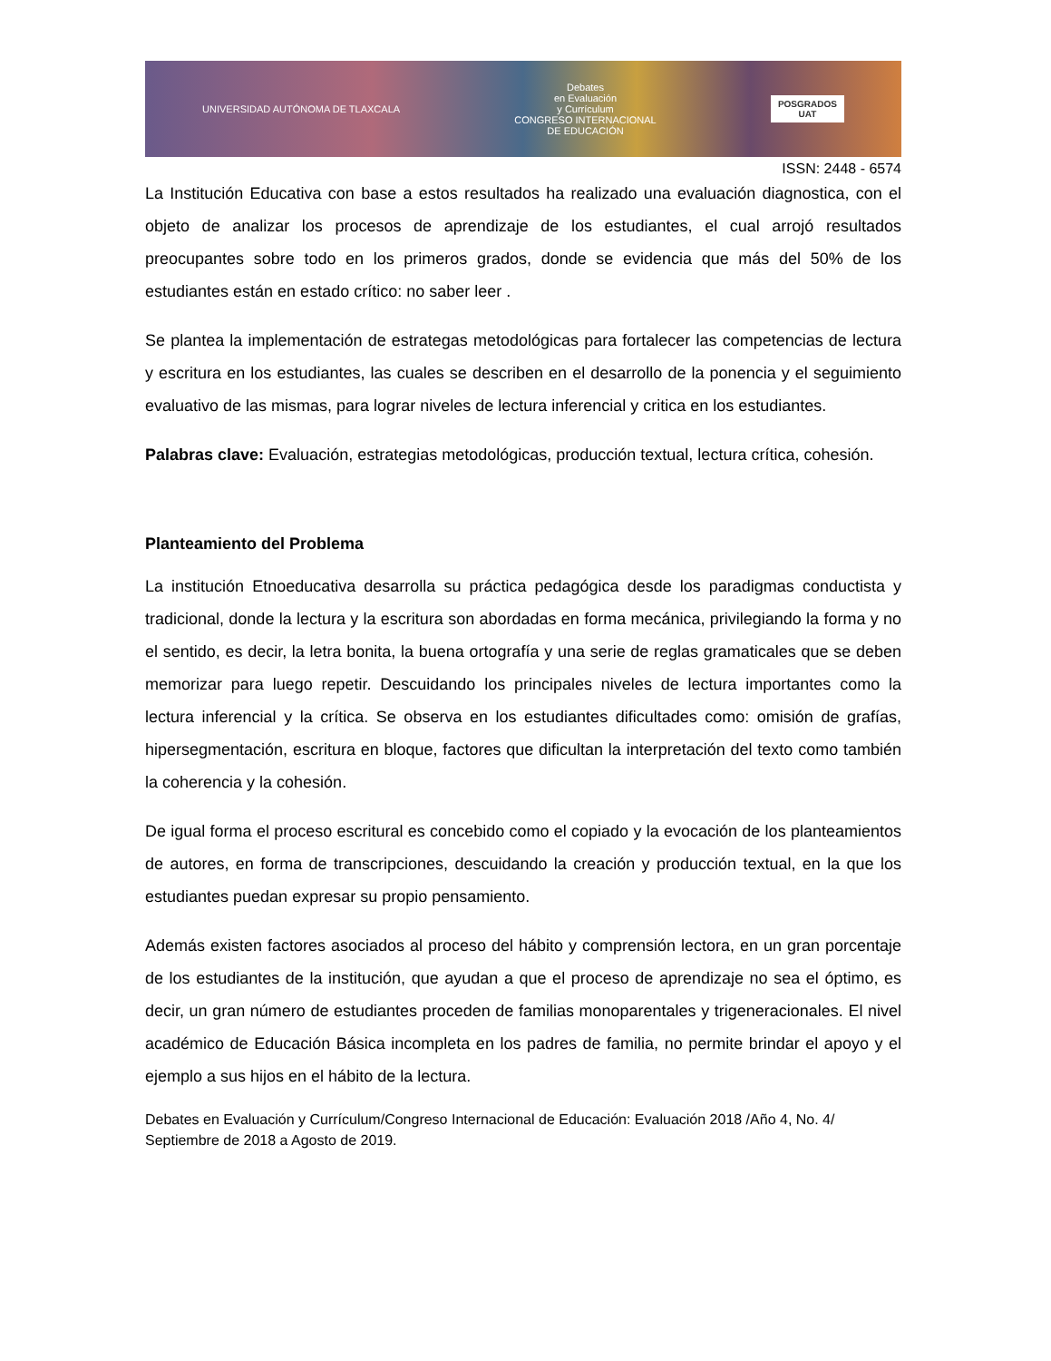UNIVERSIDAD AUTÓNOMA DE TLAXCALA Debates
en Evaluación
y Currículum
CONGRESO INTERNACIONAL
DE EDUCACIÓN POSGRADOS
UAT
ISSN: 2448 - 6574
La Institución Educativa con base a estos resultados ha realizado una evaluación diagnostica, con el objeto de analizar los procesos de aprendizaje de los estudiantes, el cual arrojó resultados preocupantes sobre todo en los primeros grados, donde se evidencia que más del 50% de los estudiantes están en estado crítico: no saber leer .
Se plantea la implementación de estrategas metodológicas para fortalecer las competencias de lectura y escritura en los estudiantes, las cuales se describen en el desarrollo de la ponencia y el seguimiento evaluativo de las mismas, para lograr niveles de lectura inferencial y critica en los estudiantes.
Palabras clave: Evaluación, estrategias metodológicas, producción textual, lectura crítica, cohesión.
Planteamiento del Problema
La institución Etnoeducativa desarrolla su práctica pedagógica desde los paradigmas conductista y tradicional, donde la lectura y la escritura son abordadas en forma mecánica, privilegiando la forma y no el sentido, es decir, la letra bonita, la buena ortografía y una serie de reglas gramaticales que se deben memorizar para luego repetir. Descuidando los principales niveles de lectura importantes como la lectura inferencial y la crítica. Se observa en los estudiantes dificultades como: omisión de grafías, hipersegmentación, escritura en bloque, factores que dificultan la interpretación del texto como también la coherencia y la cohesión.
De igual forma el proceso escritural es concebido como el copiado y la evocación de los planteamientos de autores, en forma de transcripciones, descuidando la creación y producción textual, en la que los estudiantes puedan expresar su propio pensamiento.
Además existen factores asociados al proceso del hábito y comprensión lectora, en un gran porcentaje de los estudiantes de la institución, que ayudan a que el proceso de aprendizaje no sea el óptimo, es decir, un gran número de estudiantes proceden de familias monoparentales y trigeneracionales. El nivel académico de Educación Básica incompleta en los padres de familia, no permite brindar el apoyo y el ejemplo a sus hijos en el hábito de la lectura.
Debates en Evaluación y Currículum/Congreso Internacional de Educación: Evaluación 2018 /Año 4, No. 4/ Septiembre de 2018 a Agosto de 2019.